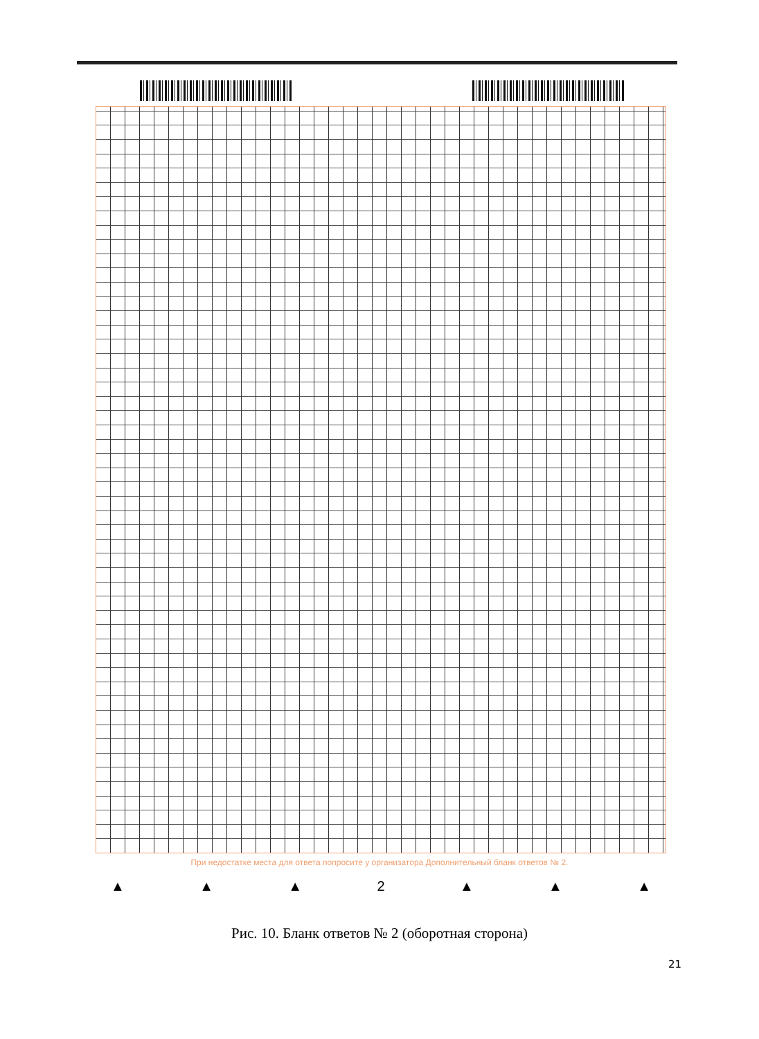При недостатке места для ответа попросите у организатора Дополнительный бланк ответов № 2.
▲ ▲ ▲ 2 ▲ ▲ ▲
Рис. 10. Бланк ответов № 2 (оборотная сторона)
21